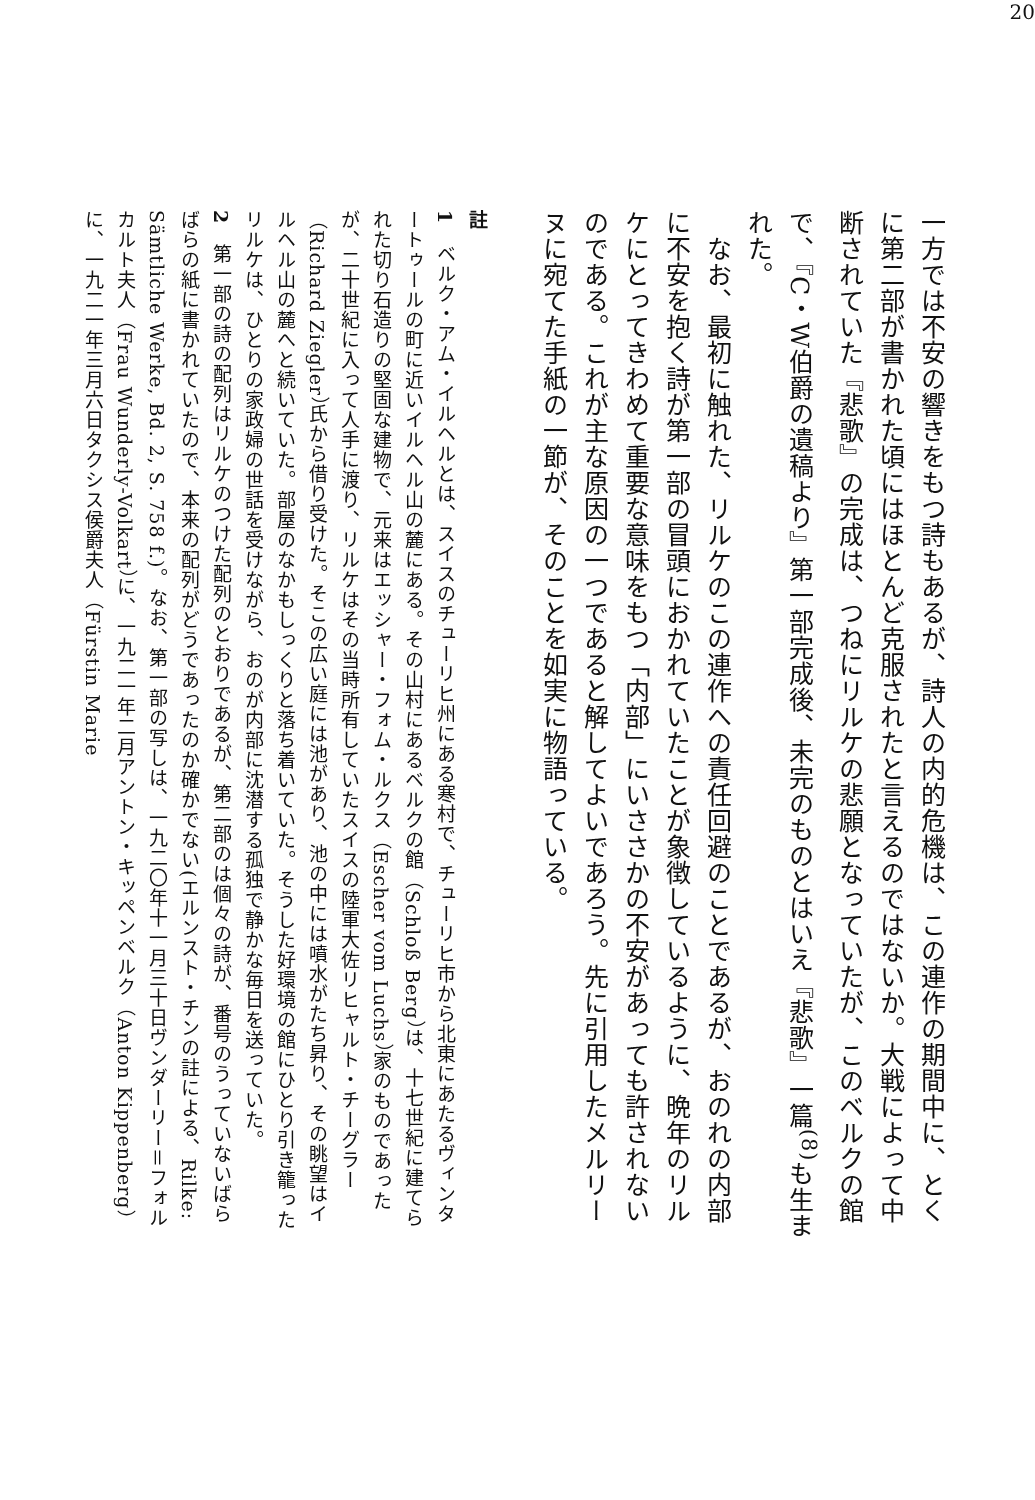20
一方では不安の響きをもつ詩もあるが、詩人の内的危機は、この連作の期間中に、とくに第二部が書かれた頃にはほとんど克服されたと言えるのではないか。大戦によって中断されていた『悲歌』の完成は、つねにリルケの悲願となっていたが、このベルクの館で、『C・W伯爵の遺稿より』第一部完成後、未完のものとはいえ『悲歌』一篇<sup>(8)</sup>も生まれた。
　なお、最初に触れた、リルケのこの連作への責任回避のことであるが、おのれの内部に不安を抱く詩が第一部の冒頭におかれていたことが象徴しているように、晩年のリルケにとってきわめて重要な意味をもつ「内部」にいささかの不安があっても許されないのである。これが主な原因の一つであると解してよいであろう。先に引用したメルリーヌに宛てた手紙の一節が、そのことを如実に物語っている。
註
1　ベルク・アム・イルヘルとは、スイスのチューリヒ州にある寒村で、チューリヒ市から北東にあたるヴィンタートゥールの町に近いイルヘル山の麓にある。その山村にあるベルクの館（Schloß Berg）は、十七世紀に建てられた切り石造りの堅固な建物で、元来はエッシャー・フォム・ルクス（Escher vom Luchs）家のものであったが、二十世紀に入って人手に渡り、リルケはその当時所有していたスイスの陸軍大佐リヒャルト・チーグラー（Richard Ziegler）氏から借り受けた。そこの広い庭には池があり、池の中には噴水がたち昇り、その眺望はイルヘル山の麓へと続いていた。部屋のなかもしっくりと落ち着いていた。そうした好環境の館にひとり引き籠ったリルケは、ひとりの家政婦の世話を受けながら、おのが内部に沈潜する孤独で静かな毎日を送っていた。
2　第一部の詩の配列はリルケのつけた配列のとおりであるが、第二部のは個々の詩が、番号のうっていないばらばらの紙に書かれていたので、本来の配列がどうであったのか確かでない(エルンスト・チンの註による、Rilke: Sämtliche Werke, Bd. 2, S. 758 f.)。なお、第一部の写しは、一九二〇年十一月三十日ヴンダーリー＝フォルカルト夫人（Frau Wunderly-Volkart）に、一九二一年二月アントン・キッペンベルク（Anton Kippenberg）に、一九二一年三月六日タクシス侯爵夫人（Fürstin Marie